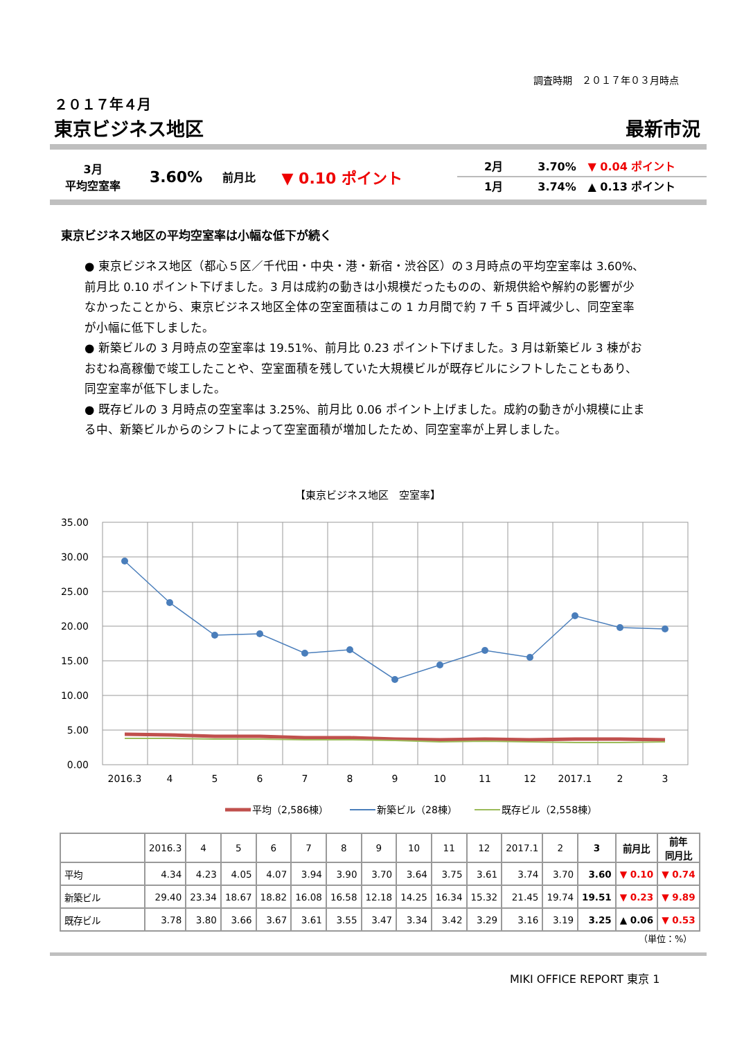調査時期　２０１７年０３月時点
２０１７年４月
東京ビジネス地区 最新市況
3月
平均空室率
3.60%
前月比
▼ 0.10 ポイント
2月 3.70% ▼ 0.04 ポイント
1月 3.74% ▲ 0.13 ポイント
東京ビジネス地区の平均空室率は小幅な低下が続く
● 東京ビジネス地区（都心５区／千代田・中央・港・新宿・渋谷区）の３月時点の平均空室率は 3.60%、前月比 0.10 ポイント下げました。3 月は成約の動きは小規模だったものの、新規供給や解約の影響が少なかったことから、東京ビジネス地区全体の空室面積はこの 1 カ月間で約 7 千 5 百坪減少し、同空室率が小幅に低下しました。
● 新築ビルの 3 月時点の空室率は 19.51%、前月比 0.23 ポイント下げました。3 月は新築ビル 3 棟がおおむね高稼働で竣工したことや、空室面積を残していた大規模ビルが既存ビルにシフトしたこともあり、同空室率が低下しました。
● 既存ビルの 3 月時点の空室率は 3.25%、前月比 0.06 ポイント上げました。成約の動きが小規模に止まる中、新築ビルからのシフトによって空室面積が増加したため、同空室率が上昇しました。
【東京ビジネス地区　空室率】
35.00
30.00
25.00
20.00
15.00
10.00
5.00
0.00
2016.3
4
5
6
7
8
9
10
11
12
2017.1
2
3
平均（2,586棟）
新築ビル（28棟）
既存ビル（2,558棟）
| | 2016.3 | 4 | 5 | 6 | 7 | 8 | 9 | 10 | 11 | 12 | 2017.1 | 2 | 3 | 前月比 | 前年 同月比 |
| --- | --- | --- | --- | --- | --- | --- | --- | --- | --- | --- | --- | --- | --- | --- | --- |
| 平均 | 4.34 | 4.23 | 4.05 | 4.07 | 3.94 | 3.90 | 3.70 | 3.64 | 3.75 | 3.61 | 3.74 | 3.70 | 3.60 | ▼ 0.10 | ▼ 0.74 |
| 新築ビル | 29.40 | 23.34 | 18.67 | 18.82 | 16.08 | 16.58 | 12.18 | 14.25 | 16.34 | 15.32 | 21.45 | 19.74 | 19.51 | ▼ 0.23 | ▼ 9.89 |
| 既存ビル | 3.78 | 3.80 | 3.66 | 3.67 | 3.61 | 3.55 | 3.47 | 3.34 | 3.42 | 3.29 | 3.16 | 3.19 | 3.25 | ▲ 0.06 | ▼ 0.53 |
（単位：%）
MIKI OFFICE REPORT 東京 1